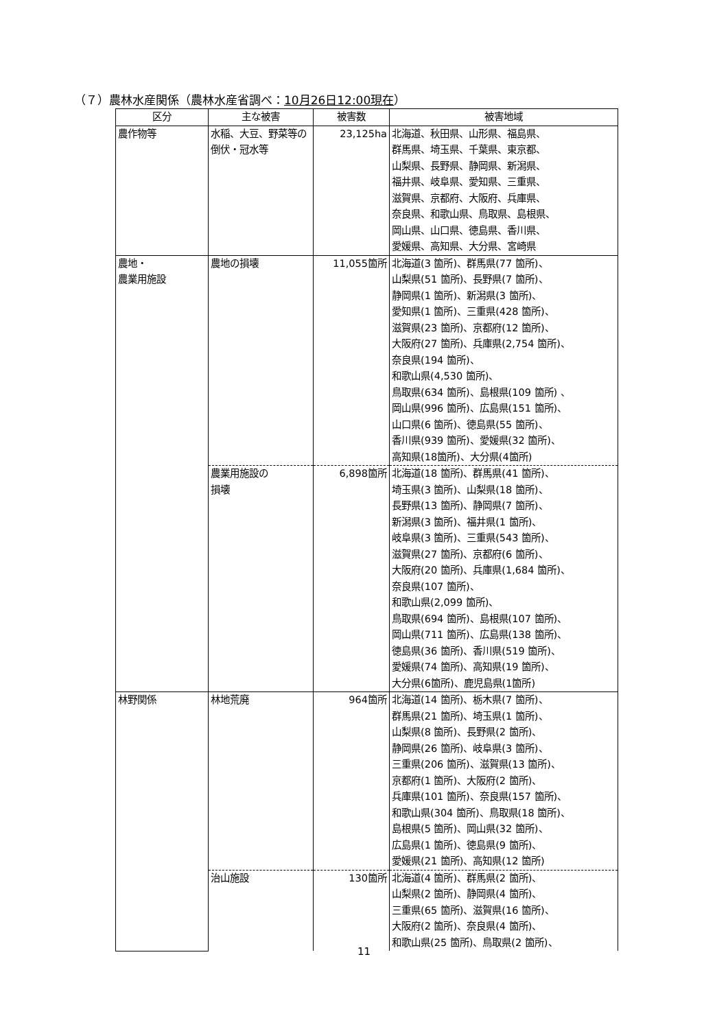（７）農林水産関係（農林水産省調べ：10月26日12:00現在）
| 区分 | 主な被害 | 被害数 | 被害地域 |
| --- | --- | --- | --- |
| 農作物等 | 水稲、大豆、野菜等の倒伏・冠水等 | 23,125ha | 北海道、秋田県、山形県、福島県、 群馬県、埼玉県、千葉県、東京都、 山梨県、長野県、静岡県、新潟県、 福井県、岐阜県、愛知県、三重県、 滋賀県、京都府、大阪府、兵庫県、 奈良県、和歌山県、鳥取県、島根県、 岡山県、山口県、徳島県、香川県、 愛媛県、高知県、大分県、宮崎県 |
| 農地・ 農業用施設 | 農地の損壊 | 11,055箇所 | 北海道(3 箇所)、群馬県(77 箇所)、 山梨県(51 箇所)、長野県(7 箇所)、 静岡県(1 箇所)、新潟県(3 箇所)、 愛知県(1 箇所)、三重県(428 箇所)、 滋賀県(23 箇所)、京都府(12 箇所)、 大阪府(27 箇所)、兵庫県(2,754 箇所)、 奈良県(194 箇所)、 和歌山県(4,530 箇所)、 鳥取県(634 箇所)、島根県(109 箇所) 、 岡山県(996 箇所)、広島県(151 箇所)、 山口県(6 箇所)、徳島県(55 箇所)、 香川県(939 箇所)、愛媛県(32 箇所)、 高知県(18箇所)、大分県(4箇所) |
| | 農業用施設の 損壊 | 6,898箇所 | 北海道(18 箇所)、群馬県(41 箇所)、 埼玉県(3 箇所)、山梨県(18 箇所)、 長野県(13 箇所)、静岡県(7 箇所)、 新潟県(3 箇所)、福井県(1 箇所)、 岐阜県(3 箇所)、三重県(543 箇所)、 滋賀県(27 箇所)、京都府(6 箇所)、 大阪府(20 箇所)、兵庫県(1,684 箇所)、 奈良県(107 箇所)、 和歌山県(2,099 箇所)、 鳥取県(694 箇所)、島根県(107 箇所)、 岡山県(711 箇所)、広島県(138 箇所)、 徳島県(36 箇所)、香川県(519 箇所)、 愛媛県(74 箇所)、高知県(19 箇所)、 大分県(6箇所)、鹿児島県(1箇所) |
| 林野関係 | 林地荒廃 | 964箇所 | 北海道(14 箇所)、栃木県(7 箇所)、 群馬県(21 箇所)、埼玉県(1 箇所)、 山梨県(8 箇所)、長野県(2 箇所)、 静岡県(26 箇所)、岐阜県(3 箇所)、 三重県(206 箇所)、滋賀県(13 箇所)、 京都府(1 箇所)、大阪府(2 箇所)、 兵庫県(101 箇所)、奈良県(157 箇所)、 和歌山県(304 箇所)、鳥取県(18 箇所)、 島根県(5 箇所)、岡山県(32 箇所)、 広島県(1 箇所)、徳島県(9 箇所)、 愛媛県(21 箇所)、高知県(12 箇所) |
| | 治山施設 | 130箇所 | 北海道(4 箇所)、群馬県(2 箇所)、 山梨県(2 箇所)、静岡県(4 箇所)、 三重県(65 箇所)、滋賀県(16 箇所)、 大阪府(2 箇所)、奈良県(4 箇所)、 和歌山県(25 箇所)、鳥取県(2 箇所)、 |
11